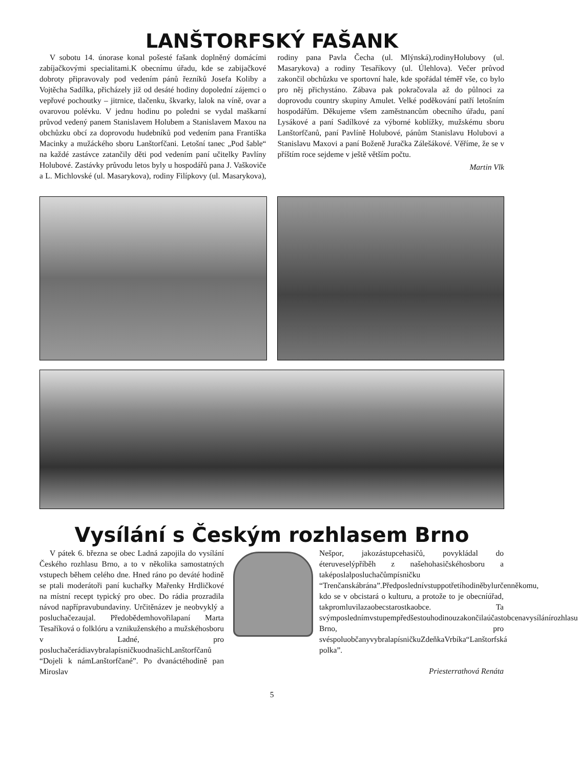LANŠTORFSKÝ FAŠANK
V sobotu 14. únorase konal pošesté fašank doplněný domácími zabíjačkovými specialitami.K obecnímu úřadu, kde se zabijačkové dobroty připravovaly pod vedením pánů řezníků Josefa Koliby a Vojtěcha Sadílka, přicházely již od desáté hodiny dopolední zájemci o vepřové pochoutky – jitrnice, tlačenku, škvarky, lalok na víně, ovar a ovarovou polévku. V jednu hodinu po poledni se vydal maškarní průvod vedený panem Stanislavem Holubem a Stanislavem Maxou na obchůzku obcí za doprovodu hudebníků pod vedením pana Františka Macinky a mužáckého sboru Lanštorfčani. Letošní tanec „Pod šable“ na každé zastávce zatančily děti pod vedením paní učitelky Pavlíny Holubové. Zastávky průvodu letos byly u hospodářů pana J. Vaškoviče a L. Michlovské (ul. Masarykova), rodiny Filípkovy (ul. Masarykova), rodiny pana Pavla Čecha (ul. Mlýnská),rodinyHolubovy (ul. Masarykova) a rodiny Tesaříkovy (ul. Úlehlova). Večer průvod zakončil obchůzku ve sportovní hale, kde spořádal téměř vše, co bylo pro něj přichystáno. Zábava pak pokračovala až do půlnoci za doprovodu country skupiny Amulet. Velké poděkování patří letošním hospodářům. Děkujeme všem zaměstnancům obecního úřadu, paní Lysákové a paní Sadílkové za výborné koblížky, mužskému sboru Lanštorfčanů, paní Pavlíně Holubové, pánům Stanislavu Holubovi a Stanislavu Maxovi a paní Boženě Juračka Zálešákové. Věříme, že se v příštím roce sejdeme v ještě větším počtu.
Martin Vlk
Vysílání s Českým rozhlasem Brno
V pátek 6. března se obec Ladná zapojila do vysílání Českého rozhlasu Brno, a to v několika samostatných vstupech během celého dne. Hned ráno po deváté hodině se ptali moderátoři paní kuchařky Mařenky Hrdličkové na místní recept typický pro obec. Do rádia prozradila návod napřípravubundaviny. Určitěnázev je neobvyklý a posluchačezaujal. Předobědemhovořilapaní Marta Tesaříková o folklóru a vznikuženského a mužskéhosboru v Ladné, pro posluchačerádiavybralapísničkuodnašichLanštorfčanů “Dojeli k námLanštorfčané”. Po dvanáctéhodině pan Miroslav
Nešpor, jakozástupcehasičů, povykládal do éteruveselýpříběh z našehohasičskéhosboru a taképoslalposluchačůmpísničku “Trenčanskábrána”.Předposlednívstuppotřetíhodiněbylurčenněkomu, kdo se v obcistará o kulturu, a protože to je obecníúřad, takpromluvilazaobecstarostkaobce. Ta svýmposlednímvstupempředšestouhodinouzakončilaúčastobcenavysílánírozhlasu Brno, pro svéspoluobčanyvybralapísničkuZdeňkaVrbíka“Lanštorfská polka”.
Priesterrathová Renáta
5